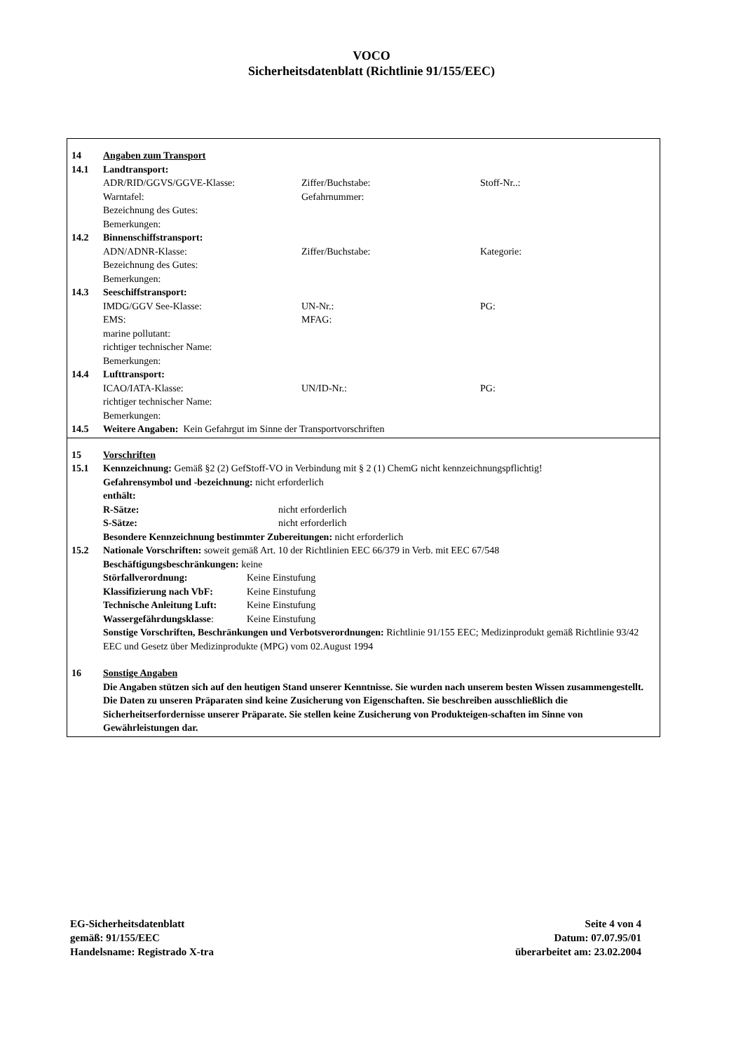VOCO
Sicherheitsdatenblatt (Richtlinie 91/155/EEC)
14 Angaben zum Transport
14.1 Landtransport:
ADR/RID/GGVS/GGVE-Klasse: Ziffer/Buchstabe: Stoff-Nr..:
Warntafel: Gefahrnummer:
Bezeichnung des Gutes:
Bemerkungen:
14.2 Binnenschiffstransport:
ADN/ADNR-Klasse: Ziffer/Buchstabe: Kategorie:
Bezeichnung des Gutes:
Bemerkungen:
14.3 Seeschiffstransport:
IMDG/GGV See-Klasse: UN-Nr.: PG:
EMS: MFAG:
marine pollutant:
richtiger technischer Name:
Bemerkungen:
14.4 Lufttransport:
ICAO/IATA-Klasse: UN/ID-Nr.: PG:
richtiger technischer Name:
Bemerkungen:
14.5 Weitere Angaben: Kein Gefahrgut im Sinne der Transportvorschriften
15 Vorschriften
15.1 Kennzeichnung: Gemäß §2 (2) GefStoff-VO in Verbindung mit § 2 (1) ChemG nicht kennzeichnungspflichtig!
Gefahrensymbol und -bezeichnung: nicht erforderlich
enthält:
R-Sätze: nicht erforderlich
S-Sätze: nicht erforderlich
Besondere Kennzeichnung bestimmter Zubereitungen: nicht erforderlich
15.2 Nationale Vorschriften: soweit gemäß Art. 10 der Richtlinien EEC 66/379 in Verb. mit EEC 67/548
Beschäftigungsbeschränkungen: keine
Störfallverordnung: Keine Einstufung
Klassifizierung nach VbF: Keine Einstufung
Technische Anleitung Luft: Keine Einstufung
Wassergefährdungsklasse: Keine Einstufung
Sonstige Vorschriften, Beschränkungen und Verbotsverordnungen: Richtlinie 91/155 EEC; Medizinprodukt gemäß Richtlinie 93/42 EEC und Gesetz über Medizinprodukte (MPG) vom 02.August 1994
16 Sonstige Angaben
Die Angaben stützen sich auf den heutigen Stand unserer Kenntnisse. Sie wurden nach unserem besten Wissen zusammengestellt. Die Daten zu unseren Präparaten sind keine Zusicherung von Eigenschaften. Sie beschreiben ausschließlich die Sicherheitserfordernisse unserer Präparate. Sie stellen keine Zusicherung von Produkteigen-schaften im Sinne von Gewährleistungen dar.
EG-Sicherheitsdatenblatt
gemäß: 91/155/EEC
Handelsname: Registrado X-tra
Seite 4 von 4
Datum: 07.07.95/01
überarbeitet am: 23.02.2004